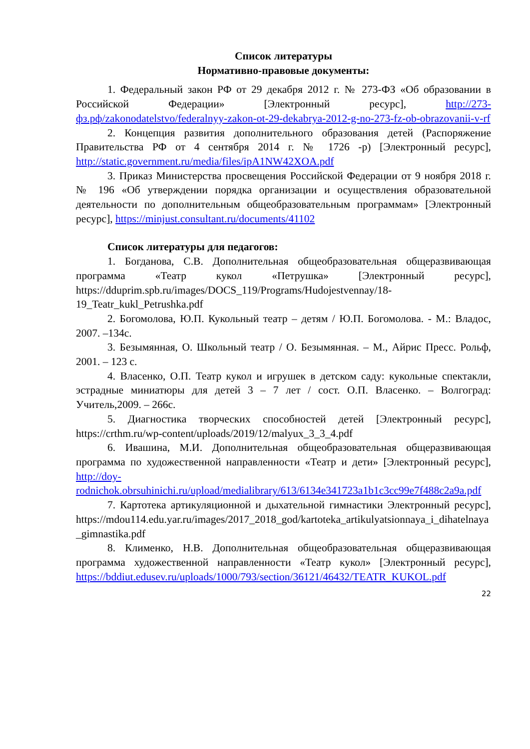Список литературы
Нормативно-правовые документы:
1. Федеральный закон РФ от 29 декабря 2012 г. № 273-ФЗ «Об образовании в Российской Федерации» [Электронный ресурс], http://273-фз.рф/zakonodatelstvo/federalnyy-zakon-ot-29-dekabrya-2012-g-no-273-fz-ob-obrazovanii-v-rf
2. Концепция развития дополнительного образования детей (Распоряжение Правительства РФ от 4 сентября 2014 г. № 1726 -р) [Электронный ресурс], http://static.government.ru/media/files/ipA1NW42XOA.pdf
3. Приказ Министерства просвещения Российской Федерации от 9 ноября 2018 г. № 196 «Об утверждении порядка организации и осуществления образовательной деятельности по дополнительным общеобразовательным программам» [Электронный ресурс], https://minjust.consultant.ru/documents/41102
Список литературы для педагогов:
1. Богданова, С.В. Дополнительная общеобразовательная общеразвивающая программа «Театр кукол «Петрушка» [Электронный ресурс], https://dduprim.spb.ru/images/DOCS_119/Programs/Hudojestvennay/18-19_Teatr_kukl_Petrushka.pdf
2. Богомолова, Ю.П. Кукольный театр – детям / Ю.П. Богомолова. - М.: Владос, 2007. –134с.
3. Безымянная, О. Школьный театр / О. Безымянная. – М., Айрис Пресс. Рольф, 2001. – 123 с.
4. Власенко, О.П. Театр кукол и игрушек в детском саду: кукольные спектакли, эстрадные миниатюры для детей 3 – 7 лет / сост. О.П. Власенко. – Волгоград: Учитель,2009. – 266с.
5. Диагностика творческих способностей детей [Электронный ресурс], https://crthm.ru/wp-content/uploads/2019/12/malyux_3_3_4.pdf
6. Ивашина, М.И. Дополнительная общеобразовательная общеразвивающая программа по художественной направленности «Театр и дети» [Электронный ресурс], http://doy-rodnichok.obrsuhinichi.ru/upload/medialibrary/613/6134e341723a1b1c3cc99e7f488c2a9a.pdf
7. Картотека артикуляционной и дыхательной гимнастики Электронный ресурс], https://mdou114.edu.yar.ru/images/2017_2018_god/kartoteka_artikulyatsionnaya_i_dihatelnaya_gimnastika.pdf
8. Клименко, Н.В. Дополнительная общеобразовательная общеразвивающая программа художественной направленности «Театр кукол» [Электронный ресурс], https://bddiut.edusev.ru/uploads/1000/793/section/36121/46432/TEATR_KUKOL.pdf
22